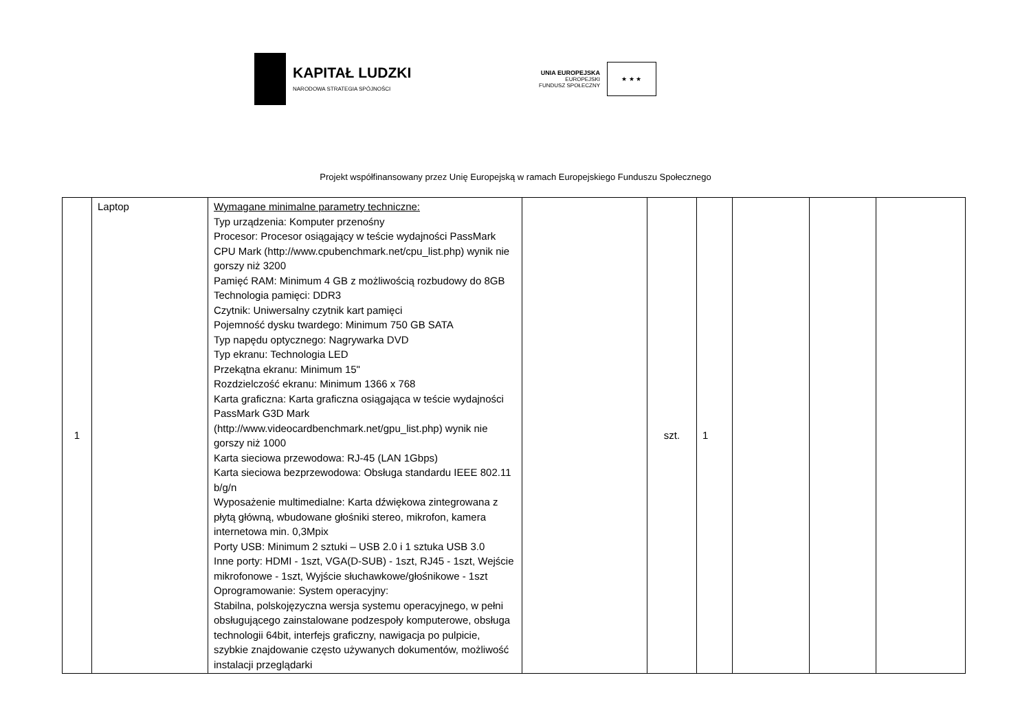KAPITAŁ LUDZKI
NARODOWA STRATEGIA SPÓJNOŚCI
UNIA EUROPEJSKA
EUROPEJSKI
FUNDUSZ SPOŁECZNY
★ ★ ★
Projekt współfinansowany przez Unię Europejską w ramach Europejskiego Funduszu Społecznego
| 1 | Laptop | Wymagane minimalne parametry techniczne: Typ urządzenia: Komputer przenośny Procesor: Procesor osiągający w teście wydajności PassMark CPU Mark (http://www.cpubenchmark.net/cpu_list.php) wynik nie gorszy niż 3200 Pamięć RAM: Minimum 4 GB z możliwością rozbudowy do 8GB Technologia pamięci: DDR3 Czytnik: Uniwersalny czytnik kart pamięci Pojemność dysku twardego: Minimum 750 GB SATA Typ napędu optycznego: Nagrywarka DVD Typ ekranu: Technologia LED Przekątna ekranu: Minimum 15" Rozdzielczość ekranu: Minimum 1366 x 768 Karta graficzna: Karta graficzna osiągająca w teście wydajności PassMark G3D Mark (http://www.videocardbenchmark.net/gpu_list.php) wynik nie gorszy niż 1000 Karta sieciowa przewodowa: RJ-45 (LAN 1Gbps) Karta sieciowa bezprzewodowa: Obsługa standardu IEEE 802.11 b/g/n Wyposażenie multimedialne: Karta dźwiękowa zintegrowana z płytą główną, wbudowane głośniki stereo, mikrofon, kamera internetowa min. 0,3Mpix Porty USB: Minimum 2 sztuki – USB 2.0 i 1 sztuka USB 3.0 Inne porty: HDMI - 1szt, VGA(D-SUB) - 1szt, RJ45 - 1szt, Wejście mikrofonowe - 1szt, Wyjście słuchawkowe/głośnikowe - 1szt Oprogramowanie: System operacyjny: Stabilna, polskojęzyczna wersja systemu operacyjnego, w pełni obsługującego zainstalowane podzespoły komputerowe, obsługa technologii 64bit, interfejs graficzny, nawigacja po pulpicie, szybkie znajdowanie często używanych dokumentów, możliwość instalacji przeglądarki | | szt. | 1 | | | |